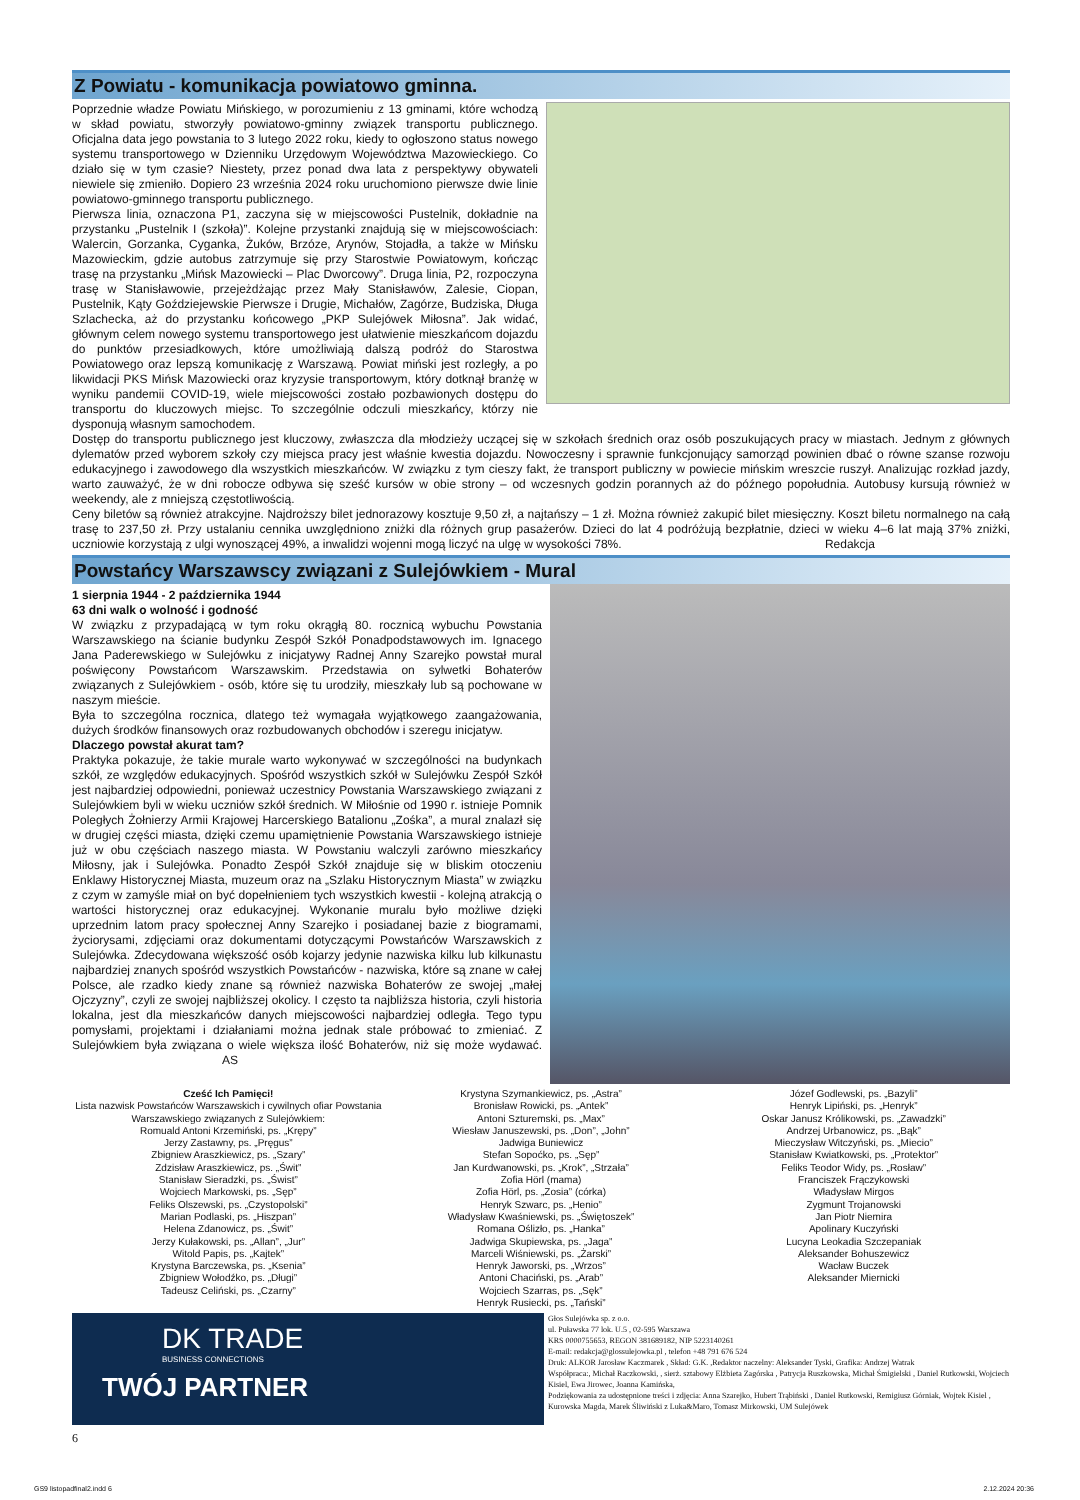Z Powiatu - komunikacja powiatowo gminna.
Poprzednie władze Powiatu Mińskiego, w porozumieniu z 13 gminami, które wchodzą w skład powiatu, stworzyły powiatowo-gminny związek transportu publicznego. Oficjalna data jego powstania to 3 lutego 2022 roku, kiedy to ogłoszono status nowego systemu transportowego w Dzienniku Urzędowym Województwa Mazowieckiego. Co działo się w tym czasie? Niestety, przez ponad dwa lata z perspektywy obywateli niewiele się zmieniło. Dopiero 23 września 2024 roku uruchomiono pierwsze dwie linie powiatowo-gminnego transportu publicznego.
Pierwsza linia, oznaczona P1, zaczyna się w miejscowości Pustelnik, dokładnie na przystanku „Pustelnik I (szkoła)”. Kolejne przystanki znajdują się w miejscowościach: Walercin, Gorzanka, Cyganka, Żuków, Brzóze, Arynów, Stojadła, a także w Mińsku Mazowieckim, gdzie autobus zatrzymuje się przy Starostwie Powiatowym, kończąc trasę na przystanku „Mińsk Mazowiecki – Plac Dworcowy”. Druga linia, P2, rozpoczyna trasę w Stanisławowie, przejeżdżając przez Mały Stanisławów, Zalesie, Ciopan, Pustelnik, Kąty Goździejewskie Pierwsze i Drugie, Michałów, Zagórze, Budziska, Długa Szlachecka, aż do przystanku końcowego „PKP Sulejówek Miłosna”. Jak widać, głównym celem nowego systemu transportowego jest ułatwienie mieszkańcom dojazdu do punktów przesiadkowych, które umożliwiają dalszą podróż do Starostwa Powiatowego oraz lepszą komunikację z Warszawą. Powiat miński jest rozległy, a po likwidacji PKS Mińsk Mazowiecki oraz kryzysie transportowym, który dotknął branżę w wyniku pandemii COVID-19, wiele miejscowości zostało pozbawionych dostępu do transportu do kluczowych miejsc. To szczególnie odczuli mieszkańcy, którzy nie dysponują własnym samochodem.
Dostęp do transportu publicznego jest kluczowy, zwłaszcza dla młodzieży uczącej się w szkołach średnich oraz osób poszukujących pracy w miastach. Jednym z głównych dylematów przed wyborem szkoły czy miejsca pracy jest właśnie kwestia dojazdu. Nowoczesny i sprawnie funkcjonujący samorząd powinien dbać o równe szanse rozwoju edukacyjnego i zawodowego dla wszystkich mieszkańców. W związku z tym cieszy fakt, że transport publiczny w powiecie mińskim wreszcie ruszył. Analizując rozkład jazdy, warto zauważyć, że w dni robocze odbywa się sześć kursów w obie strony – od wczesnych godzin porannych aż do późnego popołudnia. Autobusy kursują również w weekendy, ale z mniejszą częstotliwością.
Ceny biletów są również atrakcyjne. Najdroższy bilet jednorazowy kosztuje 9,50 zł, a najtańszy – 1 zł. Można również zakupić bilet miesięczny. Koszt biletu normalnego na całą trasę to 237,50 zł. Przy ustalaniu cennika uwzględniono zniżki dla różnych grup pasażerów. Dzieci do lat 4 podróżują bezpłatnie, dzieci w wieku 4–6 lat mają 37% zniżki, uczniowie korzystają z ulgi wynoszącej 49%, a inwalidzi wojenni mogą liczyć na ulgę w wysokości 78%. Redakcja
Powstańcy Warszawscy związani z Sulejówkiem - Mural
1 sierpnia 1944 - 2 października 1944
63 dni walk o wolność i godność
W związku z przypadającą w tym roku okrągłą 80. rocznicą wybuchu Powstania Warszawskiego na ścianie budynku Zespół Szkół Ponadpodstawowych im. Ignacego Jana Paderewskiego w Sulejówku z inicjatywy Radnej Anny Szarejko powstał mural poświęcony Powstańcom Warszawskim. Przedstawia on sylwetki Bohaterów związanych z Sulejówkiem - osób, które się tu urodziły, mieszkały lub są pochowane w naszym mieście.
Była to szczególna rocznica, dlatego też wymagała wyjątkowego zaangażowania, dużych środków finansowych oraz rozbudowanych obchodów i szeregu inicjatyw.
Dlaczego powstał akurat tam?
Praktyka pokazuje, że takie murale warto wykonywać w szczególności na budynkach szkół, ze względów edukacyjnych. Spośród wszystkich szkół w Sulejówku Zespół Szkół jest najbardziej odpowiedni, ponieważ uczestnicy Powstania Warszawskiego związani z Sulejówkiem byli w wieku uczniów szkół średnich. W Miłośnie od 1990 r. istnieje Pomnik Poległych Żołnierzy Armii Krajowej Harcerskiego Batalionu „Zośka”, a mural znalazł się w drugiej części miasta, dzięki czemu upamiętnienie Powstania Warszawskiego istnieje już w obu częściach naszego miasta. W Powstaniu walczyli zarówno mieszkańcy Miłosny, jak i Sulejówka. Ponadto Zespół Szkół znajduje się w bliskim otoczeniu Enklawy Historycznej Miasta, muzeum oraz na „Szlaku Historycznym Miasta” w związku z czym w zamyśle miał on być dopełnieniem tych wszystkich kwestii - kolejną atrakcją o wartości historycznej oraz edukacyjnej. Wykonanie muralu było możliwe dzięki uprzednim latom pracy społecznej Anny Szarejko i posiadanej bazie z biogramami, życiorysami, zdjęciami oraz dokumentami dotyczącymi Powstańców Warszawskich z Sulejówka. Zdecydowana większość osób kojarzy jedynie nazwiska kilku lub kilkunastu najbardziej znanych spośród wszystkich Powstańców - nazwiska, które są znane w całej Polsce, ale rzadko kiedy znane są również nazwiska Bohaterów ze swojej „małej Ojczyzny”, czyli ze swojej najbliższej okolicy. I często ta najbliższa historia, czyli historia lokalna, jest dla mieszkańców danych miejscowości najbardziej odległa. Tego typu pomysłami, projektami i działaniami można jednak stale próbować to zmieniać. Z Sulejówkiem była związana o wiele większa ilość Bohaterów, niż się może wydawać. AS
Cześć Ich Pamięci!
Lista nazwisk Powstańców Warszawskich i cywilnych ofiar Powstania Warszawskiego związanych z Sulejówkiem:
Romuald Antoni Krzemiński, ps. „Krępy”
Jerzy Zastawny, ps. „Pręgus”
Zbigniew Araszkiewicz, ps. „Szary”
Zdzisław Araszkiewicz, ps. „Świt”
Stanisław Sieradzki, ps. „Świst”
Wojciech Markowski, ps. „Sęp”
Feliks Olszewski, ps. „Czystopolski”
Marian Podlaski, ps. „Hiszpan”
Helena Zdanowicz, ps. „Świt”
Jerzy Kułakowski, ps. „Allan”, „Jur”
Witold Papis, ps. „Kajtek”
Krystyna Barczewska, ps. „Ksenia”
Zbigniew Wołodźko, ps. „Długi”
Tadeusz Celiński, ps. „Czarny”
Krystyna Szymankiewicz, ps. „Astra”
Bronisław Rowicki, ps. „Antek”
Antoni Szturemski, ps. „Max”
Wiesław Januszewski, ps. „Don”, „John”
Jadwiga Buniewicz
Stefan Sopoćko, ps. „Sęp”
Jan Kurdwanowski, ps. „Krok”, „Strzała”
Zofia Hörl (mama)
Zofia Hörl, ps. „Zosia” (córka)
Henryk Szwarc, ps. „Henio”
Władysław Kwaśniewski, ps. „Świętoszek”
Romana Oślizło, ps. „Hanka”
Jadwiga Skupiewska, ps. „Jaga”
Marceli Wiśniewski, ps. „Żarski”
Henryk Jaworski, ps. „Wrzos”
Antoni Chaciński, ps. „Arab”
Wojciech Szarras, ps. „Sęk”
Henryk Rusiecki, ps. „Tański”
Józef Godlewski, ps. „Bazyli”
Henryk Lipiński, ps. „Henryk”
Oskar Janusz Królikowski, ps. „Zawadzki”
Andrzej Urbanowicz, ps. „Bąk”
Mieczysław Witczyński, ps. „Miecio”
Stanisław Kwiatkowski, ps. „Protektor”
Feliks Teodor Widy, ps. „Rosław”
Franciszek Frączykowski
Władysław Mirgos
Zygmunt Trojanowski
Jan Piotr Niemira
Apolinary Kuczyński
Lucyna Leokadia Szczepaniak
Aleksander Bohuszewicz
Wacław Buczek
Aleksander Miernicki
DK TRADE
BUSINESS CONNECTIONS
TWÓJ PARTNER
Głos Sulejówka sp. z o.o.
ul. Puławska 77 lok. U.5 , 02-595 Warszawa
KRS 0000755653, REGON 381689182, NIP 5223140261
E-mail: redakcja@glossulejowka.pl , telefon +48 791 676 524
Druk: ALKOR Jarosław Kaczmarek , Skład: G.K. ,Redaktor naczelny: Aleksander Tyski, Grafika: Andrzej Watrak
Współpraca:, Michał Raczkowski, , sierż. sztabowy Elżbieta Zagórska , Patrycja Ruszkowska, Michał Śmigielski , Daniel Rutkowski, Wojciech Kisiel, Ewa Jirowec, Joanna Kamińska,
Podziękowania za udostępnione treści i zdjęcia: Anna Szarejko, Hubert Trąbiński , Daniel Rutkowski, Remigiusz Górniak, Wojtek Kisiel , Kurowska Magda, Marek Śliwiński z Luka&Maro, Tomasz Mirkowski, UM Sulejówek
6
GS9 listopadfinal2.indd 6 2.12.2024 20:36